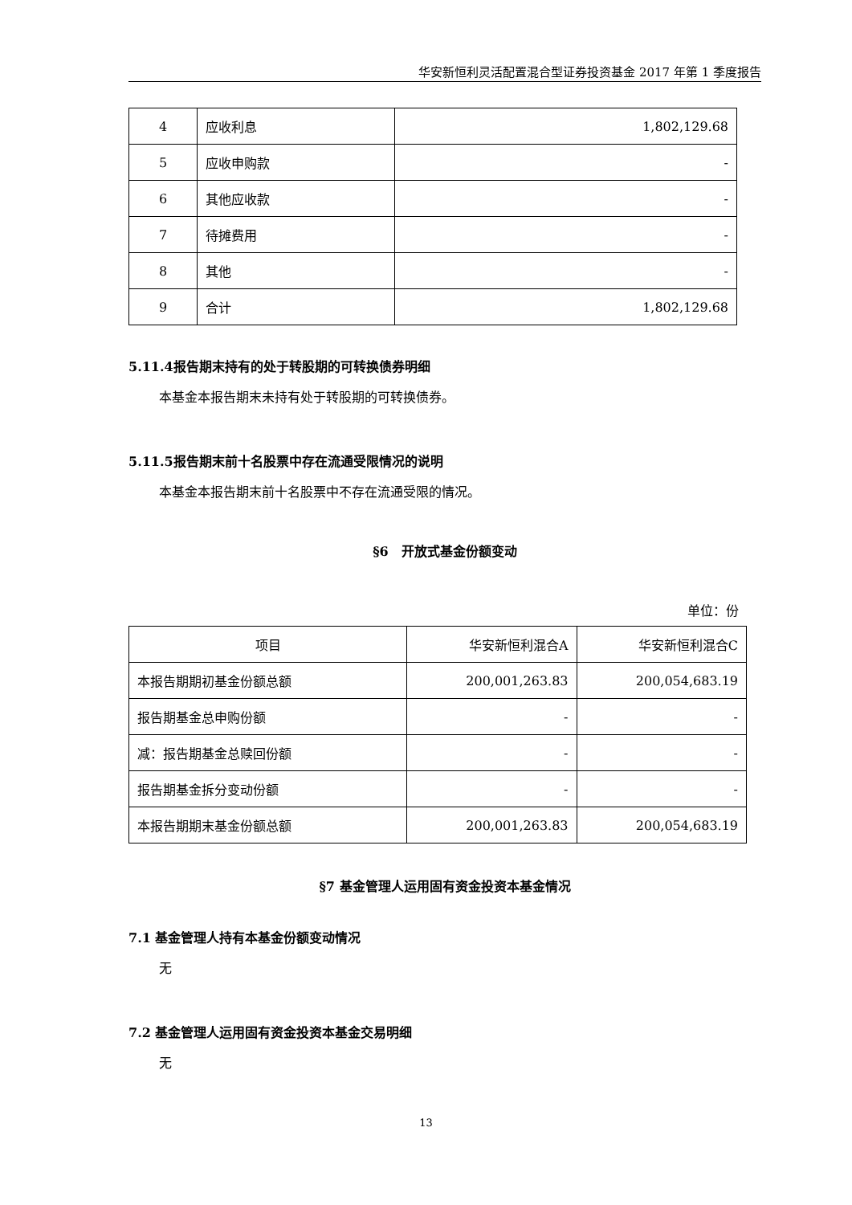华安新恒利灵活配置混合型证券投资基金 2017 年第 1 季度报告
| 4 | 应收利息 | 1,802,129.68 |
| 5 | 应收申购款 | - |
| 6 | 其他应收款 | - |
| 7 | 待摊费用 | - |
| 8 | 其他 | - |
| 9 | 合计 | 1,802,129.68 |
5.11.4报告期末持有的处于转股期的可转换债券明细
本基金本报告期末未持有处于转股期的可转换债券。
5.11.5报告期末前十名股票中存在流通受限情况的说明
本基金本报告期末前十名股票中不存在流通受限的情况。
§6　开放式基金份额变动
单位：份
| 项目 | 华安新恒利混合A | 华安新恒利混合C |
| 本报告期期初基金份额总额 | 200,001,263.83 | 200,054,683.19 |
| 报告期基金总申购份额 | - | - |
| 减：报告期基金总赎回份额 | - | - |
| 报告期基金拆分变动份额 | - | - |
| 本报告期期末基金份额总额 | 200,001,263.83 | 200,054,683.19 |
§7 基金管理人运用固有资金投资本基金情况
7.1 基金管理人持有本基金份额变动情况
无
7.2 基金管理人运用固有资金投资本基金交易明细
无
13